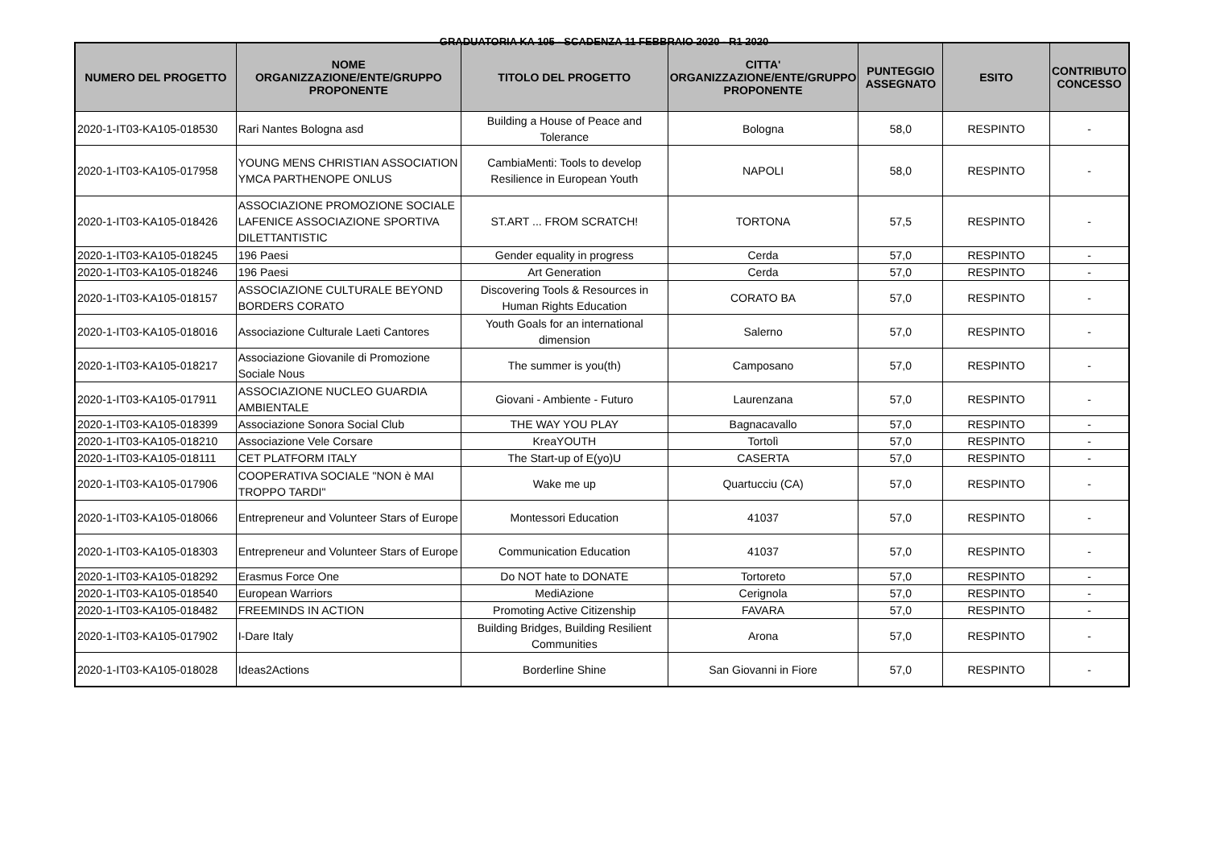GRADUATORIA KA 105 - SCADENZA 11 FEBBRAIO 2020 - R1 2020
| NUMERO DEL PROGETTO | NOME ORGANIZZAZIONE/ENTE/GRUPPO PROPONENTE | TITOLO DEL PROGETTO | CITTA' ORGANIZZAZIONE/ENTE/GRUPPO PROPONENTE | PUNTEGGIO ASSEGNATO | ESITO | CONTRIBUTO CONCESSO |
| --- | --- | --- | --- | --- | --- | --- |
| 2020-1-IT03-KA105-018530 | Rari Nantes Bologna asd | Building a House of Peace and Tolerance | Bologna | 58,0 | RESPINTO | - |
| 2020-1-IT03-KA105-017958 | YOUNG MENS CHRISTIAN ASSOCIATION YMCA PARTHENOPE ONLUS | CambiaMenti: Tools to develop Resilience in European Youth | NAPOLI | 58,0 | RESPINTO | - |
| 2020-1-IT03-KA105-018426 | ASSOCIAZIONE PROMOZIONE SOCIALE LAFENICE ASSOCIAZIONE SPORTIVA DILETTANTISTIC | ST.ART ... FROM SCRATCH! | TORTONA | 57,5 | RESPINTO | - |
| 2020-1-IT03-KA105-018245 | 196 Paesi | Gender equality in progress | Cerda | 57,0 | RESPINTO | - |
| 2020-1-IT03-KA105-018246 | 196 Paesi | Art Generation | Cerda | 57,0 | RESPINTO | - |
| 2020-1-IT03-KA105-018157 | ASSOCIAZIONE CULTURALE BEYOND BORDERS CORATO | Discovering Tools & Resources in Human Rights Education | CORATO BA | 57,0 | RESPINTO | - |
| 2020-1-IT03-KA105-018016 | Associazione Culturale Laeti Cantores | Youth Goals for an international dimension | Salerno | 57,0 | RESPINTO | - |
| 2020-1-IT03-KA105-018217 | Associazione Giovanile di Promozione Sociale Nous | The summer is you(th) | Camposano | 57,0 | RESPINTO | - |
| 2020-1-IT03-KA105-017911 | ASSOCIAZIONE NUCLEO GUARDIA AMBIENTALE | Giovani - Ambiente - Futuro | Laurenzana | 57,0 | RESPINTO | - |
| 2020-1-IT03-KA105-018399 | Associazione Sonora Social Club | THE WAY YOU PLAY | Bagnacavallo | 57,0 | RESPINTO | - |
| 2020-1-IT03-KA105-018210 | Associazione Vele Corsare | KreaYOUTH | Tortolì | 57,0 | RESPINTO | - |
| 2020-1-IT03-KA105-018111 | CET PLATFORM ITALY | The Start-up of E(yo)U | CASERTA | 57,0 | RESPINTO | - |
| 2020-1-IT03-KA105-017906 | COOPERATIVA SOCIALE "NON è MAI TROPPO TARDI" | Wake me up | Quartucciu (CA) | 57,0 | RESPINTO | - |
| 2020-1-IT03-KA105-018066 | Entrepreneur and Volunteer Stars of Europe | Montessori Education | 41037 | 57,0 | RESPINTO | - |
| 2020-1-IT03-KA105-018303 | Entrepreneur and Volunteer Stars of Europe | Communication Education | 41037 | 57,0 | RESPINTO | - |
| 2020-1-IT03-KA105-018292 | Erasmus Force One | Do NOT hate to DONATE | Tortoreto | 57,0 | RESPINTO | - |
| 2020-1-IT03-KA105-018540 | European Warriors | MediAzione | Cerignola | 57,0 | RESPINTO | - |
| 2020-1-IT03-KA105-018482 | FREEMINDS IN ACTION | Promoting Active Citizenship | FAVARA | 57,0 | RESPINTO | - |
| 2020-1-IT03-KA105-017902 | I-Dare Italy | Building Bridges, Building Resilient Communities | Arona | 57,0 | RESPINTO | - |
| 2020-1-IT03-KA105-018028 | Ideas2Actions | Borderline Shine | San Giovanni in Fiore | 57,0 | RESPINTO | - |